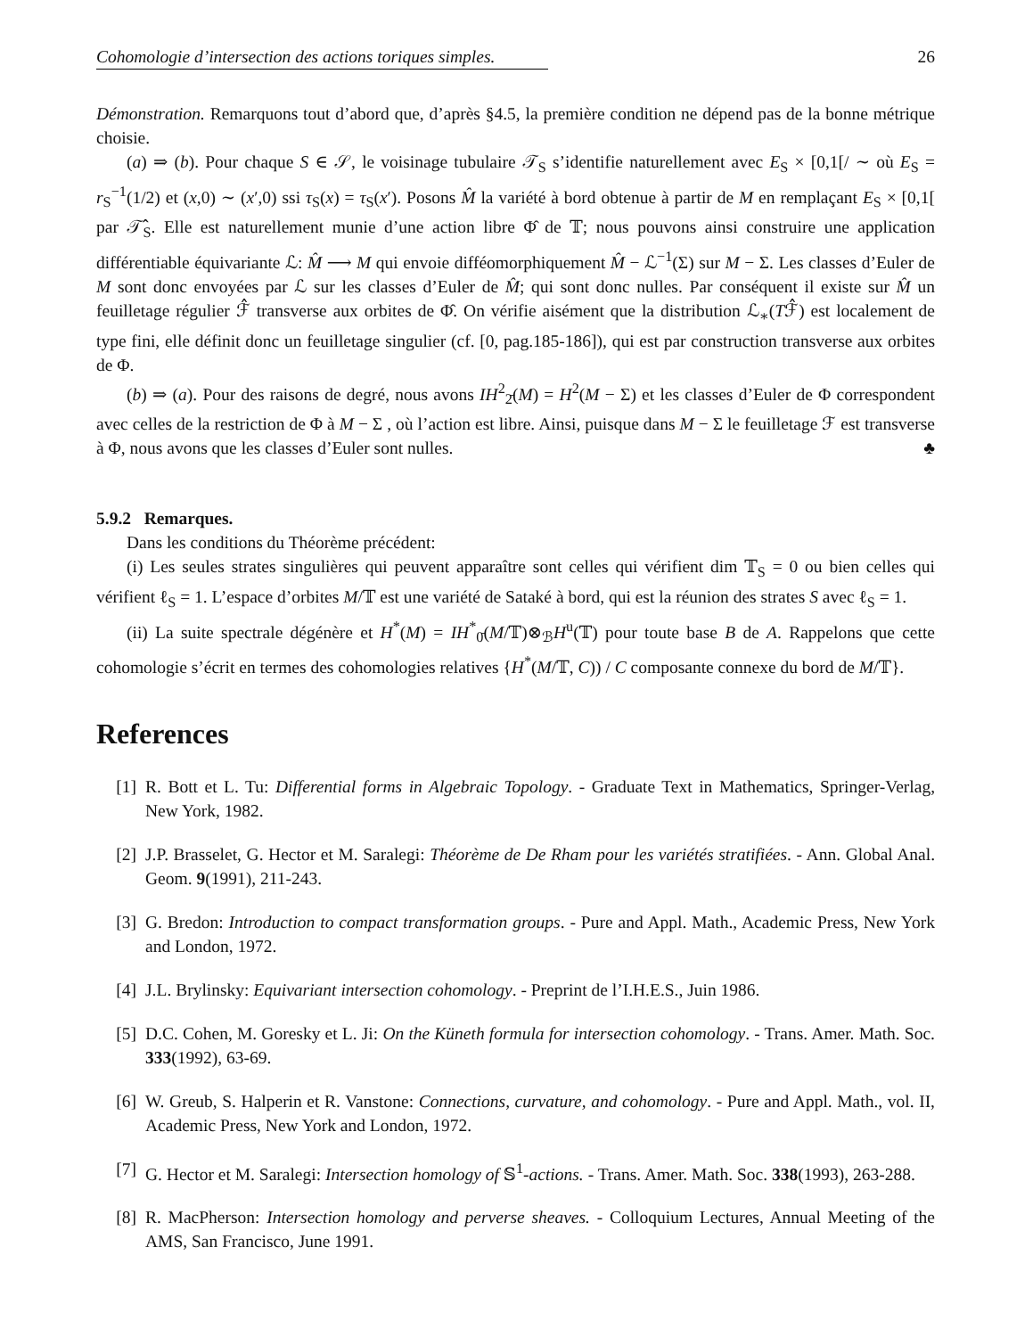Cohomologie d’intersection des actions toriques simples. 26
Démonstration. Remarquons tout d’abord que, d’après §4.5, la première condition ne dépend pas de la bonne métrique choisie.
(a) ⇒ (b). Pour chaque S ∈ 𝒮, le voisinage tubulaire 𝒯<sub>S</sub> s’identifie naturellement avec E<sub>S</sub> × [0,1[/ ∼ où E<sub>S</sub> = r<sub>S</sub><sup>−1</sup>(1/2) et (x,0) ∼ (x′,0) ssi τ<sub>S</sub>(x) = τ<sub>S</sub>(x′). Posons M̂ la variété à bord obtenue à partir de M en remplaçant E<sub>S</sub> × [0,1[ par 𝒯̂<sub>S</sub>. Elle est naturellement munie d’une action libre Φ̂ de 𝕋; nous pouvons ainsi construire une application différentiable équivariante ℒ: M̂ ⟶ M qui envoie difféomorphiquement M̂ − ℒ<sup>−1</sup>(Σ) sur M − Σ. Les classes d’Euler de M sont donc envoyées par ℒ sur les classes d’Euler de M̂; qui sont donc nulles. Par conséquent il existe sur M̂ un feuilletage régulier ℱ̂ transverse aux orbites de Φ̂. On vérifie aisément que la distribution ℒ<sub>∗</sub>(Tℱ̂) est localement de type fini, elle définit donc un feuilletage singulier (cf. [0, pag.185-186]), qui est par construction transverse aux orbites de Φ.
(b) ⇒ (a). Pour des raisons de degré, nous avons IH<sup>2</sup><sub>2̄</sub>(M) = H<sup>2</sup>(M − Σ) et les classes d’Euler de Φ correspondent avec celles de la restriction de Φ à M − Σ , où l’action est libre. Ainsi, puisque dans M − Σ le feuilletage ℱ est transverse à Φ, nous avons que les classes d’Euler sont nulles. ♣
5.9.2 Remarques.
Dans les conditions du Théorème précédent:
(i) Les seules strates singulières qui peuvent apparaître sont celles qui vérifient dim 𝕋<sub>S</sub> = 0 ou bien celles qui vérifient ℓ<sub>S</sub> = 1. L’espace d’orbites M/𝕋 est une variété de Sataké à bord, qui est la réunion des strates S avec ℓ<sub>S</sub> = 1.
(ii) La suite spectrale dégénère et H<sup>*</sup>(M) = IH<sup>*</sup><sub>0̄</sub>(M/𝕋)⊗<sub>ℬ</sub>H<sup>u</sup>(𝕋) pour toute base B de A. Rappelons que cette cohomologie s’écrit en termes des cohomologies relatives {H<sup>*</sup>(M/𝕋, C)) / C composante connexe du bord de M/𝕋}.
References
[1] R. Bott et L. Tu: Differential forms in Algebraic Topology. - Graduate Text in Mathematics, Springer-Verlag, New York, 1982.
[2] J.P. Brasselet, G. Hector et M. Saralegi: Théorème de De Rham pour les variétés stratifiées. - Ann. Global Anal. Geom. 9(1991), 211-243.
[3] G. Bredon: Introduction to compact transformation groups. - Pure and Appl. Math., Academic Press, New York and London, 1972.
[4] J.L. Brylinsky: Equivariant intersection cohomology. - Preprint de l’I.H.E.S., Juin 1986.
[5] D.C. Cohen, M. Goresky et L. Ji: On the Küneth formula for intersection cohomology. - Trans. Amer. Math. Soc. 333(1992), 63-69.
[6] W. Greub, S. Halperin et R. Vanstone: Connections, curvature, and cohomology. - Pure and Appl. Math., vol. II, Academic Press, New York and London, 1972.
[7] G. Hector et M. Saralegi: Intersection homology of 𝕊<sup>1</sup>-actions. - Trans. Amer. Math. Soc. 338(1993), 263-288.
[8] R. MacPherson: Intersection homology and perverse sheaves. - Colloquium Lectures, Annual Meeting of the AMS, San Francisco, June 1991.